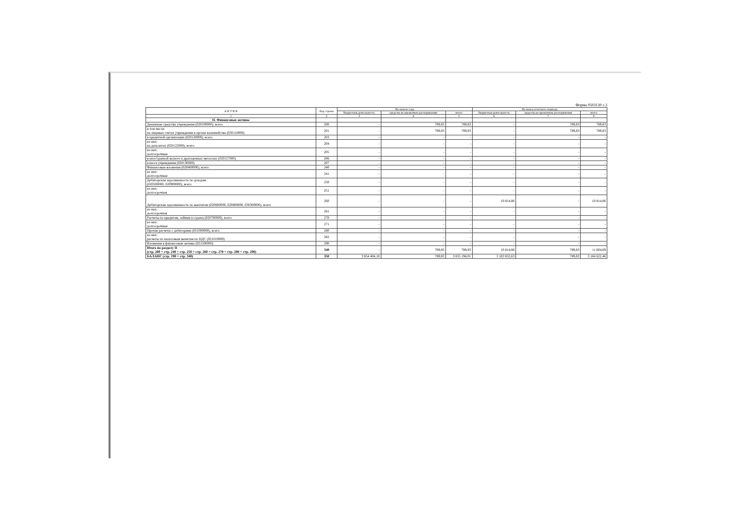Форма 0503130 с.3
| А К Т И В | Код строки | На начало года | | | На конец отчетного периода | | |
| --- | --- | --- | --- | --- | --- | --- | --- |
| | | бюджетная деятельность | средства во временном распоряжении | итого | бюджетная деятельность | средства во временном распоряжении | итого |
| 1 | 2 | 3 | 4 | 5 | 6 | 7 | 8 |
| II. Финансовые активы | | | | | | | |
| Денежные средства учреждения (020100000), всего | 200 | - | 789,83 | 789,83 | - | 789,83 | 789,83 |
| в том числе: на лицевых счетах учреждения в органе казначейства (020110000) | 201 | - | 789,83 | 789,83 | - | 789,83 | 789,83 |
| в кредитной организации (020120000), всего | 203 | - | - | - | - | - | - |
| из них: на депозитах (020122000), всего | 204 | - | - | - | - | - | - |
| из них: долгосрочные | 205 | - | - | - | - | - | - |
| в иностранной валюте и драгоценных металлах (020127000) | 206 | - | - | - | - | - | - |
| в кассе учреждения (020130000) | 207 | - | - | - | - | - | - |
| Финансовые вложения (020400000), всего | 240 | - | - | - | - | - | - |
| из них: долгосрочные | 241 | - | - | - | - | - | - |
| Дебиторская задолженность по доходам (020500000, 020900000), всего | 250 | - | - | - | - | - | - |
| из них: долгосрочная | 251 | - | - | - | - | - | - |
| Дебиторская задолженность по выплатам (020600000, 020800000, 030300000), всего | 260 | - | - | - | 10 814,86 | - | 10 814,86 |
| из них: долгосрочная | 261 | - | - | - | - | - | - |
| Расчеты по кредитам, займам (ссудам) (020700000), всего | 270 | - | - | - | - | - | - |
| из них: долгосрочные | 271 | - | - | - | - | - | - |
| Прочие расчеты с дебиторами (021000000), всего | 280 | - | - | - | - | - | - |
| из них: расчеты по налоговым вычетам по НДС (021010000) | 282 | - | - | - | - | - | - |
| Вложения в финансовые активы (021500000) | 290 | - | - | - | - | - | - |
| Итого по разделу II (стр. 200 + стр. 240 + стр. 250 + стр. 260 + стр. 270 + стр. 280 + стр. 290) | 340 | - | 789,83 | 789,83 | 10 814,86 | 789,83 | 11 604,69 |
| БАЛАНС (стр. 190 + стр. 340) | 350 | 3 854 404,18 | 789,83 | 3 855 194,01 | 3 183 832,63 | 789,83 | 3 184 622,46 |